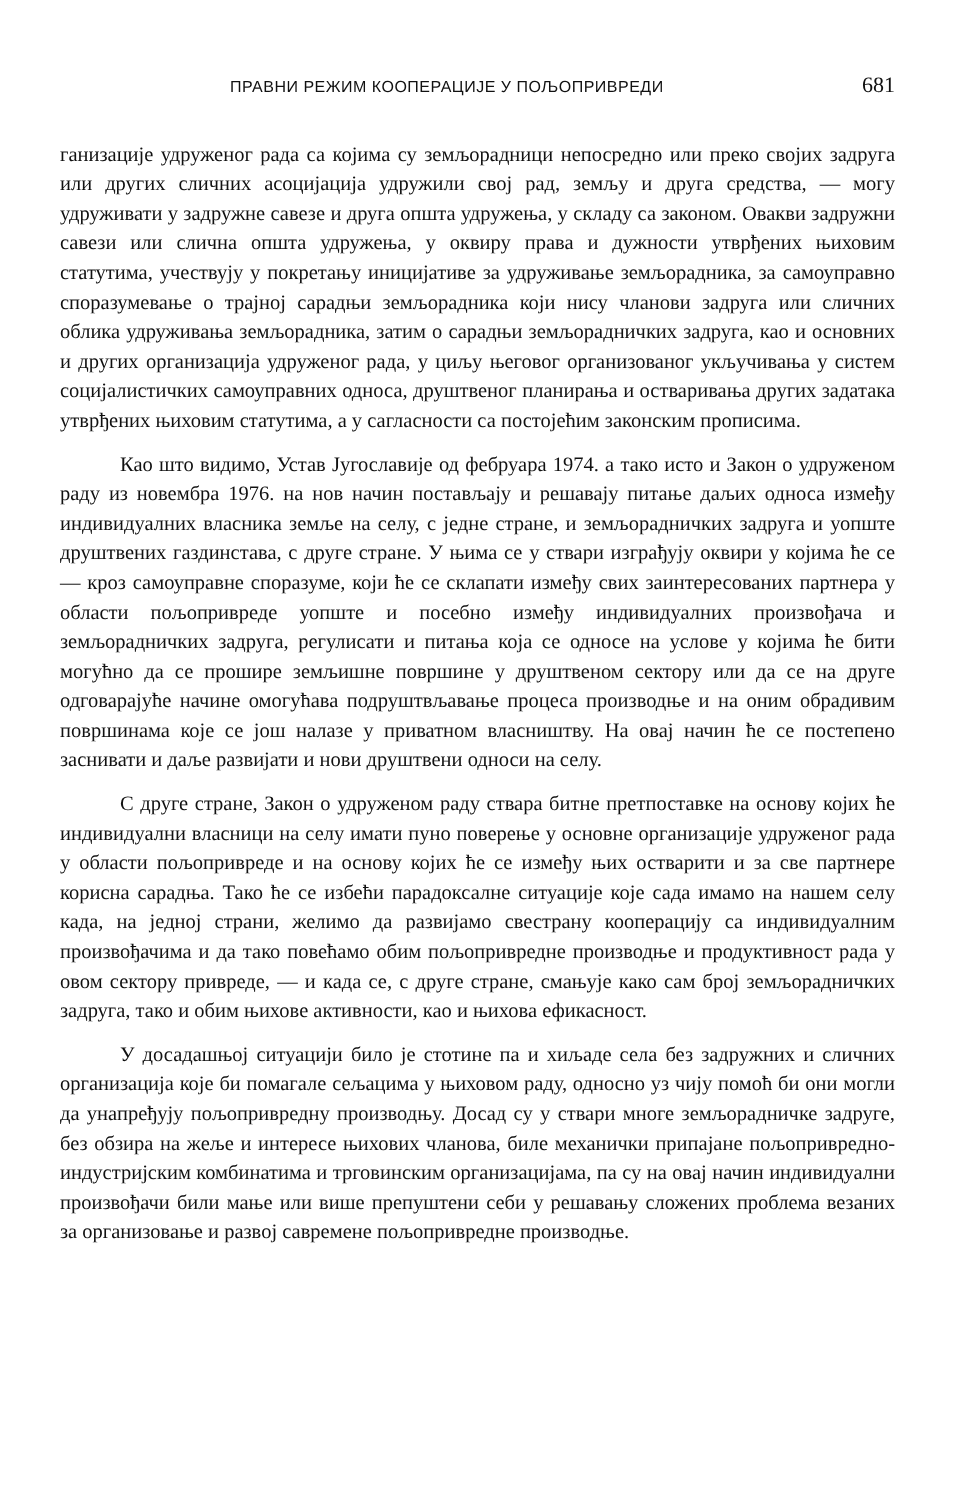ПРАВНИ РЕЖИМ КООПЕРАЦИЈЕ У ПОЉОПРИВРЕДИ 681
ганизације удруженог рада са којима су земљорадници непосредно или преко својих задруга или других сличних асоцијација удружили свој рад, земљу и друга средства, — могу удруживати у задружне савезе и друга општа удружења, у складу са законом. Овакви задружни савези или слична општа удружења, у оквиру права и дужности утврђених њиховим статутима, учествују у покретању иницијативе за удруживање земљорадника, за самоуправно споразумевање о трајној сарадњи земљорадника који нису чланови задруга или сличних облика удруживања земљорадника, затим о сарадњи земљорадничких задруга, као и основних и других организација удруженог рада, у циљу његовог организованог укључивања у систем социјалистичких самоуправних односа, друштвеног планирања и остваривања других задатака утврђених њиховим статутима, а у сагласности са постојећим законским прописима.
Као што видимо, Устав Југославије од фебруара 1974. а тако исто и Закон о удруженом раду из новембра 1976. на нов начин постављају и решавају питање даљих односа између индивидуалних власника земље на селу, с једне стране, и земљорадничких задруга и уопште друштвених газдинстава, с друге стране. У њима се у ствари изграђују оквири у којима ће се — кроз самоуправне споразуме, који ће се склапати између свих заинтересованих партнера у области пољопривреде уопште и посебно између индивидуалних произвођача и земљорадничких задруга, регулисати и питања која се односе на услове у којима ће бити могућно да се прошире земљишне површине у друштвеном сектору или да се на друге одговарајуће начине омогућава подруштвљавање процеса производње и на оним обрадивим површинама које се још налазе у приватном власништву. На овај начин ће се постепено заснивати и даље развијати и нови друштвени односи на селу.
С друге стране, Закон о удруженом раду ствара битне претпоставке на основу којих ће индивидуални власници на селу имати пуно поверење у основне организације удруженог рада у области пољопривреде и на основу којих ће се између њих остварити и за све партнере корисна сарадња. Тако ће се избећи парадоксалне ситуације које сада имамо на нашем селу када, на једној страни, желимо да развијамо свестрану кооперацију са индивидуалним произвођачима и да тако повећамо обим пољопривредне производње и продуктивност рада у овом сектору привреде, — и када се, с друге стране, смањује како сам број земљорадничких задруга, тако и обим њихове активности, као и њихова ефикасност.
У досадашњој ситуацији било је стотине па и хиљаде села без задружних и сличних организација које би помагале сељацима у њиховом раду, односно уз чију помоћ би они могли да унапређују пољопривредну производњу. Досад су у ствари многе земљорадничке задруге, без обзира на жеље и интересе њихових чланова, биле механички припајане пољопривредно-индустријским комбинатима и трговинским организацијама, па су на овај начин индивидуални произвођачи били мање или више препуштени себи у решавању сложених проблема везаних за организовање и развој савремене пољопривредне производње.